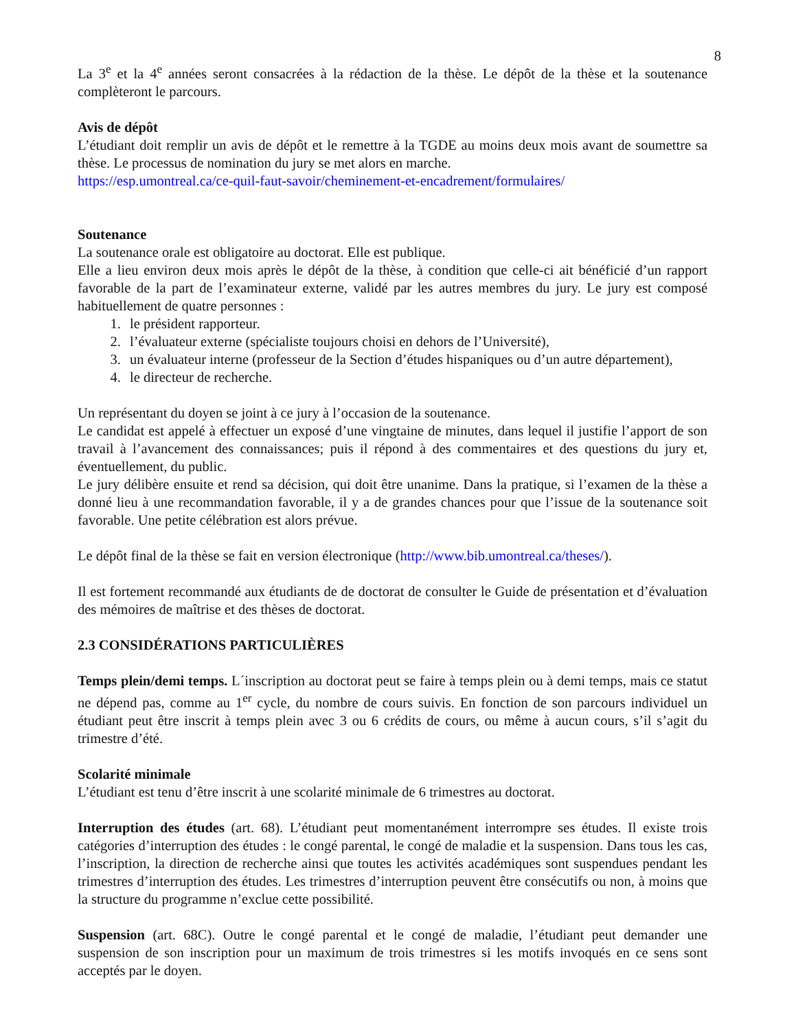8
La 3<sup>e</sup> et la 4<sup>e</sup> années seront consacrées à la rédaction de la thèse. Le dépôt de la thèse et la soutenance complèteront le parcours.
Avis de dépôt
L’étudiant doit remplir un avis de dépôt et le remettre à la TGDE au moins deux mois avant de soumettre sa thèse. Le processus de nomination du jury se met alors en marche.
https://esp.umontreal.ca/ce-quil-faut-savoir/cheminement-et-encadrement/formulaires/
Soutenance
La soutenance orale est obligatoire au doctorat. Elle est publique.
Elle a lieu environ deux mois après le dépôt de la thèse, à condition que celle-ci ait bénéficié d’un rapport favorable de la part de l’examinateur externe, validé par les autres membres du jury. Le jury est composé habituellement de quatre personnes :
1. le président rapporteur.
2. l’évaluateur externe (spécialiste toujours choisi en dehors de l’Université),
3. un évaluateur interne (professeur de la Section d’études hispaniques ou d’un autre département),
4. le directeur de recherche.
Un représentant du doyen se joint à ce jury à l’occasion de la soutenance.
Le candidat est appelé à effectuer un exposé d’une vingtaine de minutes, dans lequel il justifie l’apport de son travail à l’avancement des connaissances; puis il répond à des commentaires et des questions du jury et, éventuellement, du public.
Le jury délibère ensuite et rend sa décision, qui doit être unanime. Dans la pratique, si l’examen de la thèse a donné lieu à une recommandation favorable, il y a de grandes chances pour que l’issue de la soutenance soit favorable. Une petite célébration est alors prévue.
Le dépôt final de la thèse se fait en version électronique (http://www.bib.umontreal.ca/theses/).
Il est fortement recommandé aux étudiants de de doctorat de consulter le Guide de présentation et d’évaluation des mémoires de maîtrise et des thèses de doctorat.
2.3 CONSIDÉRATIONS PARTICULIÈRES
Temps plein/demi temps. L´inscription au doctorat peut se faire à temps plein ou à demi temps, mais ce statut ne dépend pas, comme au 1<sup>er</sup> cycle, du nombre de cours suivis. En fonction de son parcours individuel un étudiant peut être inscrit à temps plein avec 3 ou 6 crédits de cours, ou même à aucun cours, s’il s’agit du trimestre d’été.
Scolarité minimale
L’étudiant est tenu d’être inscrit à une scolarité minimale de 6 trimestres au doctorat.
Interruption des études (art. 68). L’étudiant peut momentanément interrompre ses études. Il existe trois catégories d’interruption des études : le congé parental, le congé de maladie et la suspension. Dans tous les cas, l’inscription, la direction de recherche ainsi que toutes les activités académiques sont suspendues pendant les trimestres d’interruption des études. Les trimestres d’interruption peuvent être consécutifs ou non, à moins que la structure du programme n’exclue cette possibilité.
Suspension (art. 68C). Outre le congé parental et le congé de maladie, l’étudiant peut demander une suspension de son inscription pour un maximum de trois trimestres si les motifs invoqués en ce sens sont acceptés par le doyen.